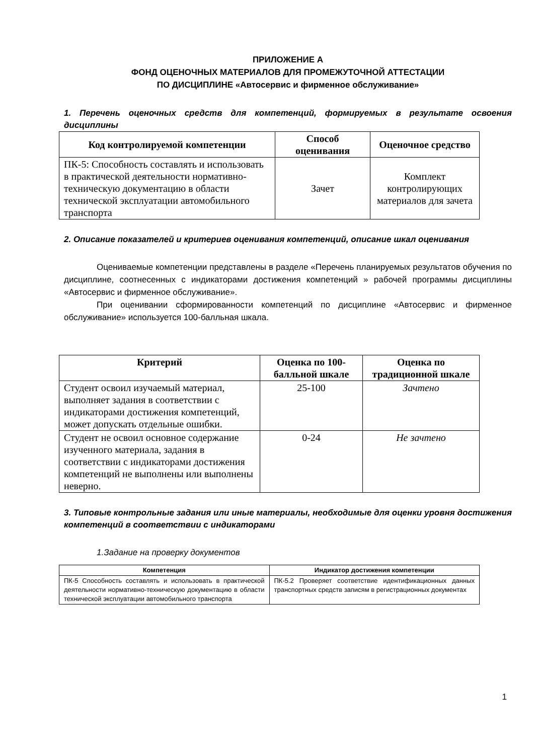ПРИЛОЖЕНИЕ А
ФОНД ОЦЕНОЧНЫХ МАТЕРИАЛОВ ДЛЯ ПРОМЕЖУТОЧНОЙ АТТЕСТАЦИИ
ПО ДИСЦИПЛИНЕ «Автосервис и фирменное обслуживание»
1. Перечень оценочных средств для компетенций, формируемых в результате освоения дисциплины
| Код контролируемой компетенции | Способ оценивания | Оценочное средство |
| --- | --- | --- |
| ПК-5: Способность составлять и использовать в практической деятельности нормативно-техническую документацию в области технической эксплуатации автомобильного транспорта | Зачет | Комплект контролирующих материалов для зачета |
2. Описание показателей и критериев оценивания компетенций, описание шкал оценивания
Оцениваемые компетенции представлены в разделе «Перечень планируемых результатов обучения по дисциплине, соотнесенных с индикаторами достижения компетенций » рабочей программы дисциплины «Автосервис и фирменное обслуживание».
При оценивании сформированности компетенций по дисциплине «Автосервис и фирменное обслуживание» используется 100-балльная шкала.
| Критерий | Оценка по 100-балльной шкале | Оценка по традиционной шкале |
| --- | --- | --- |
| Студент освоил изучаемый материал, выполняет задания в соответствии с индикаторами достижения компетенций, может допускать отдельные ошибки. | 25-100 | Зачтено |
| Студент не освоил основное содержание изученного материала, задания в соответствии с индикаторами достижения компетенций не выполнены или выполнены неверно. | 0-24 | Не зачтено |
3. Типовые контрольные задания или иные материалы, необходимые для оценки уровня достижения компетенций в соответствии с индикаторами
1.Задание на проверку документов
| Компетенция | Индикатор достижения компетенции |
| --- | --- |
| ПК-5 Способность составлять и использовать в практической деятельности нормативно-техническую документацию в области технической эксплуатации автомобильного транспорта | ПК-5.2 Проверяет соответствие идентификационных данных транспортных средств записям в регистрационных документах |
1